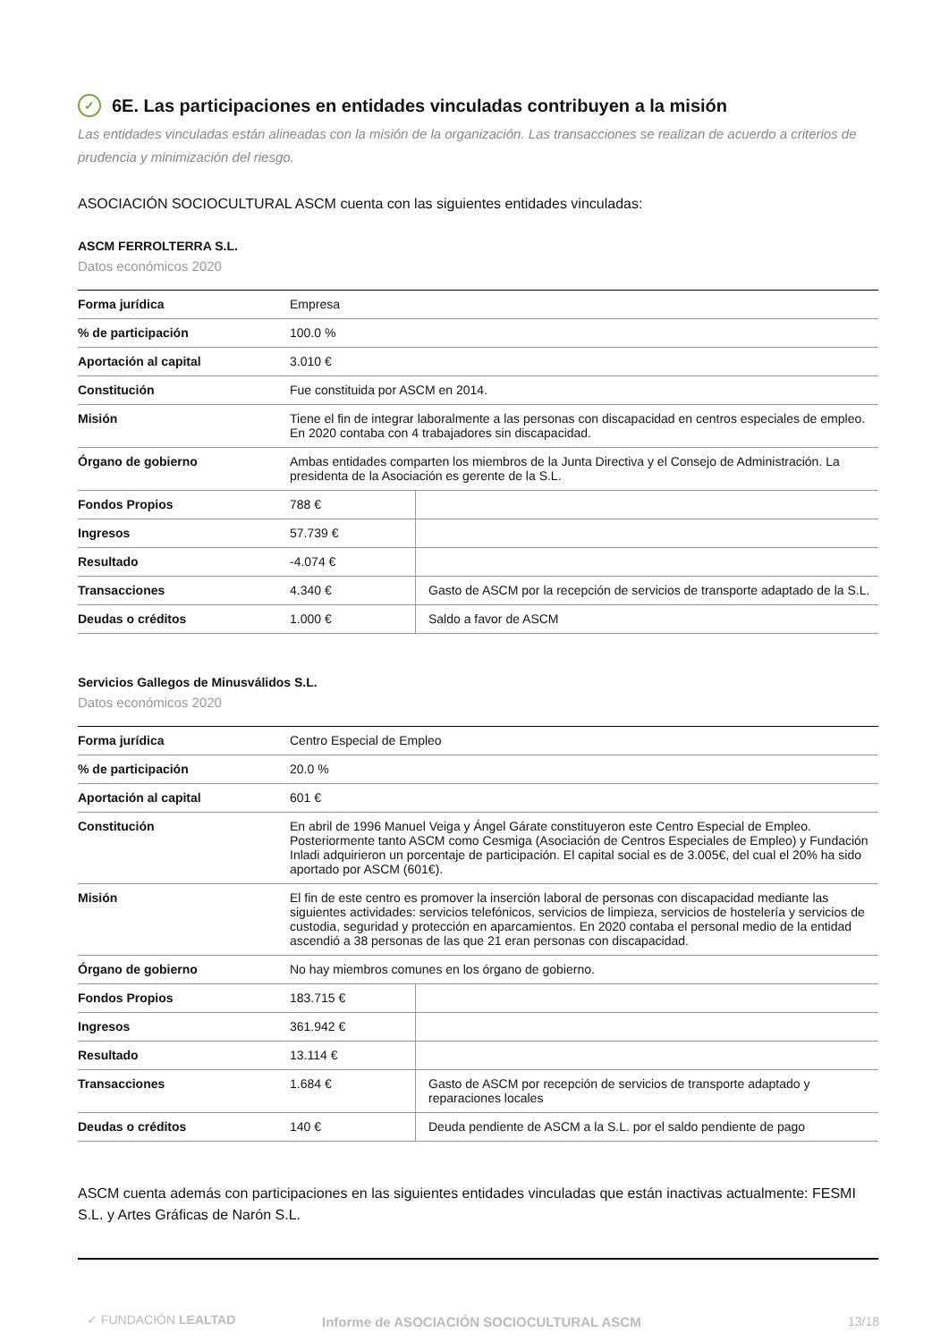✓ 6E. Las participaciones en entidades vinculadas contribuyen a la misión
Las entidades vinculadas están alineadas con la misión de la organización. Las transacciones se realizan de acuerdo a criterios de prudencia y minimización del riesgo.
ASOCIACIÓN SOCIOCULTURAL ASCM cuenta con las siguientes entidades vinculadas:
ASCM FERROLTERRA S.L.
Datos económicos 2020
| Forma jurídica | Empresa | |
| % de participación | 100.0 % | |
| Aportación al capital | 3.010 € | |
| Constitución | Fue constituida por ASCM en 2014. | |
| Misión | Tiene el fin de integrar laboralmente a las personas con discapacidad en centros especiales de empleo. En 2020 contaba con 4 trabajadores sin discapacidad. | |
| Órgano de gobierno | Ambas entidades comparten los miembros de la Junta Directiva y el Consejo de Administración. La presidenta de la Asociación es gerente de la S.L. | |
| Fondos Propios | 788 € | |
| Ingresos | 57.739 € | |
| Resultado | -4.074 € | |
| Transacciones | 4.340 € | Gasto de ASCM por la recepción de servicios de transporte adaptado de la S.L. |
| Deudas o créditos | 1.000 € | Saldo a favor de ASCM |
Servicios Gallegos de Minusválidos S.L.
Datos económicos 2020
| Forma jurídica | Centro Especial de Empleo | |
| % de participación | 20.0 % | |
| Aportación al capital | 601 € | |
| Constitución | En abril de 1996 Manuel Veiga y Ángel Gárate constituyeron este Centro Especial de Empleo. Posteriormente tanto ASCM como Cesmiga (Asociación de Centros Especiales de Empleo) y Fundación Inladi adquirieron un porcentaje de participación. El capital social es de 3.005€, del cual el 20% ha sido aportado por ASCM (601€). | |
| Misión | El fin de este centro es promover la inserción laboral de personas con discapacidad mediante las siguientes actividades: servicios telefónicos, servicios de limpieza, servicios de hostelería y servicios de custodia, seguridad y protección en aparcamientos. En 2020 contaba el personal medio de la entidad ascendió a 38 personas de las que 21 eran personas con discapacidad. | |
| Órgano de gobierno | No hay miembros comunes en los órgano de gobierno. | |
| Fondos Propios | 183.715 € | |
| Ingresos | 361.942 € | |
| Resultado | 13.114 € | |
| Transacciones | 1.684 € | Gasto de ASCM por recepción de servicios de transporte adaptado y reparaciones locales |
| Deudas o créditos | 140 € | Deuda pendiente de ASCM a la S.L. por el saldo pendiente de pago |
ASCM cuenta además con participaciones en las siguientes entidades vinculadas que están inactivas actualmente: FESMI S.L. y Artes Gráficas de Narón S.L.
✓ FUNDACIÓN LEALTAD
Informe de ASOCIACIÓN SOCIOCULTURAL ASCM
13/18